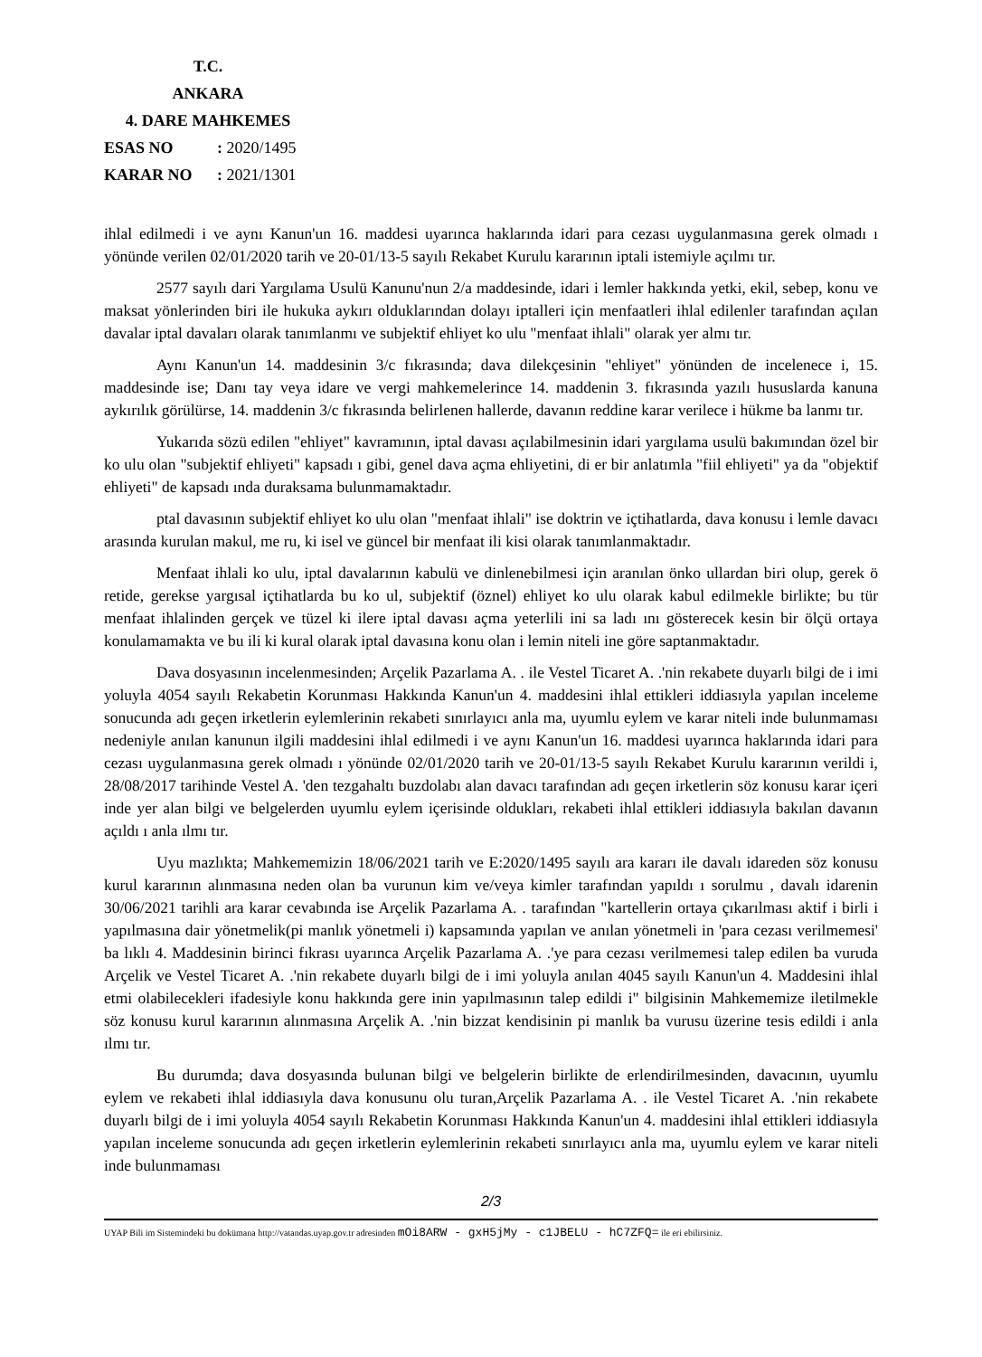T.C.
ANKARA
4. DARE MAHKEMES
ESAS NO: 2020/1495
KARAR NO: 2021/1301
ihlal edilmedi i ve aynı Kanun'un 16. maddesi uyarınca haklarında idari para cezası uygulanmasına gerek olmadı ı yönünde verilen 02/01/2020 tarih ve 20-01/13-5 sayılı Rekabet Kurulu kararının iptali istemiyle açılmı tır.
2577 sayılı dari Yargılama Usulü Kanunu'nun 2/a maddesinde, idari i lemler hakkında yetki, ekil, sebep, konu ve maksat yönlerinden biri ile hukuka aykırı olduklarından dolayı iptalleri için menfaatleri ihlal edilenler tarafından açılan davalar iptal davaları olarak tanımlanmı ve subjektif ehliyet ko ulu "menfaat ihlali" olarak yer almı tır.
Aynı Kanun'un 14. maddesinin 3/c fıkrasında; dava dilekçesinin "ehliyet" yönünden de incelenece i, 15. maddesinde ise; Danı tay veya idare ve vergi mahkemelerince 14. maddenin 3. fıkrasında yazılı hususlarda kanuna aykırılık görülürse, 14. maddenin 3/c fıkrasında belirlenen hallerde, davanın reddine karar verilece i hükme ba lanmı tır.
Yukarıda sözü edilen "ehliyet" kavramının, iptal davası açılabilmesinin idari yargılama usulü bakımından özel bir ko ulu olan "subjektif ehliyeti" kapsadı ı gibi, genel dava açma ehliyetini, di er bir anlatımla "fiil ehliyeti" ya da "objektif ehliyeti" de kapsadı ında duraksama bulunmamaktadır.
ptal davasının subjektif ehliyet ko ulu olan "menfaat ihlali" ise doktrin ve içtihatlarda, dava konusu i lemle davacı arasında kurulan makul, me ru, ki isel ve güncel bir menfaat ili kisi olarak tanımlanmaktadır.
Menfaat ihlali ko ulu, iptal davalarının kabulü ve dinlenebilmesi için aranılan önko ullardan biri olup, gerek ö retide, gerekse yargısal içtihatlarda bu ko ul, subjektif (öznel) ehliyet ko ulu olarak kabul edilmekle birlikte; bu tür menfaat ihlalinden gerçek ve tüzel ki ilere iptal davası açma yeterlili ini sa ladı ını gösterecek kesin bir ölçü ortaya konulamamakta ve bu ili ki kural olarak iptal davasına konu olan i lemin niteli ine göre saptanmaktadır.
Dava dosyasının incelenmesinden; Arçelik Pazarlama A. . ile Vestel Ticaret A. .'nin rekabete duyarlı bilgi de i imi yoluyla 4054 sayılı Rekabetin Korunması Hakkında Kanun'un 4. maddesini ihlal ettikleri iddiasıyla yapılan inceleme sonucunda adı geçen irketlerin eylemlerinin rekabeti sınırlayıcı anla ma, uyumlu eylem ve karar niteli inde bulunmaması nedeniyle anılan kanunun ilgili maddesini ihlal edilmedi i ve aynı Kanun'un 16. maddesi uyarınca haklarında idari para cezası uygulanmasına gerek olmadı ı yönünde 02/01/2020 tarih ve 20-01/13-5 sayılı Rekabet Kurulu kararının verildi i, 28/08/2017 tarihinde Vestel A. 'den tezgahaltı buzdolabı alan davacı tarafından adı geçen irketlerin söz konusu karar içeri inde yer alan bilgi ve belgelerden uyumlu eylem içerisinde oldukları, rekabeti ihlal ettikleri iddiasıyla bakılan davanın açıldı ı anla ılmı tır.
Uyu mazlıkta; Mahkememizin 18/06/2021 tarih ve E:2020/1495 sayılı ara kararı ile davalı idareden söz konusu kurul kararının alınmasına neden olan ba vurunun kim ve/veya kimler tarafından yapıldı ı sorulmu , davalı idarenin 30/06/2021 tarihli ara karar cevabında ise Arçelik Pazarlama A. . tarafından "kartellerin ortaya çıkarılması aktif i birli i yapılmasına dair yönetmelik(pi manlık yönetmeli i) kapsamında yapılan ve anılan yönetmeli in 'para cezası verilmemesi' ba lıklı 4. Maddesinin birinci fıkrası uyarınca Arçelik Pazarlama A. .'ye para cezası verilmemesi talep edilen ba vuruda Arçelik ve Vestel Ticaret A. .'nin rekabete duyarlı bilgi de i imi yoluyla anılan 4045 sayılı Kanun'un 4. Maddesini ihlal etmi olabilecekleri ifadesiyle konu hakkında gere inin yapılmasının talep edildi i" bilgisinin Mahkememize iletilmekle söz konusu kurul kararının alınmasına Arçelik A. .'nin bizzat kendisinin pi manlık ba vurusu üzerine tesis edildi i anla ılmı tır.
Bu durumda; dava dosyasında bulunan bilgi ve belgelerin birlikte de erlendirilmesinden, davacının, uyumlu eylem ve rekabeti ihlal iddiasıyla dava konusunu olu turan,Arçelik Pazarlama A. . ile Vestel Ticaret A. .'nin rekabete duyarlı bilgi de i imi yoluyla 4054 sayılı Rekabetin Korunması Hakkında Kanun'un 4. maddesini ihlal ettikleri iddiasıyla yapılan inceleme sonucunda adı geçen irketlerin eylemlerinin rekabeti sınırlayıcı anla ma, uyumlu eylem ve karar niteli inde bulunmaması
2/3
UYAP Bili im Sistemindeki bu dokümana http://vatandas.uyap.gov.tr adresinden mOi8ARW - gxH5jMy - c1JBELU - hC7ZFQ= ile eri ebilirsiniz.